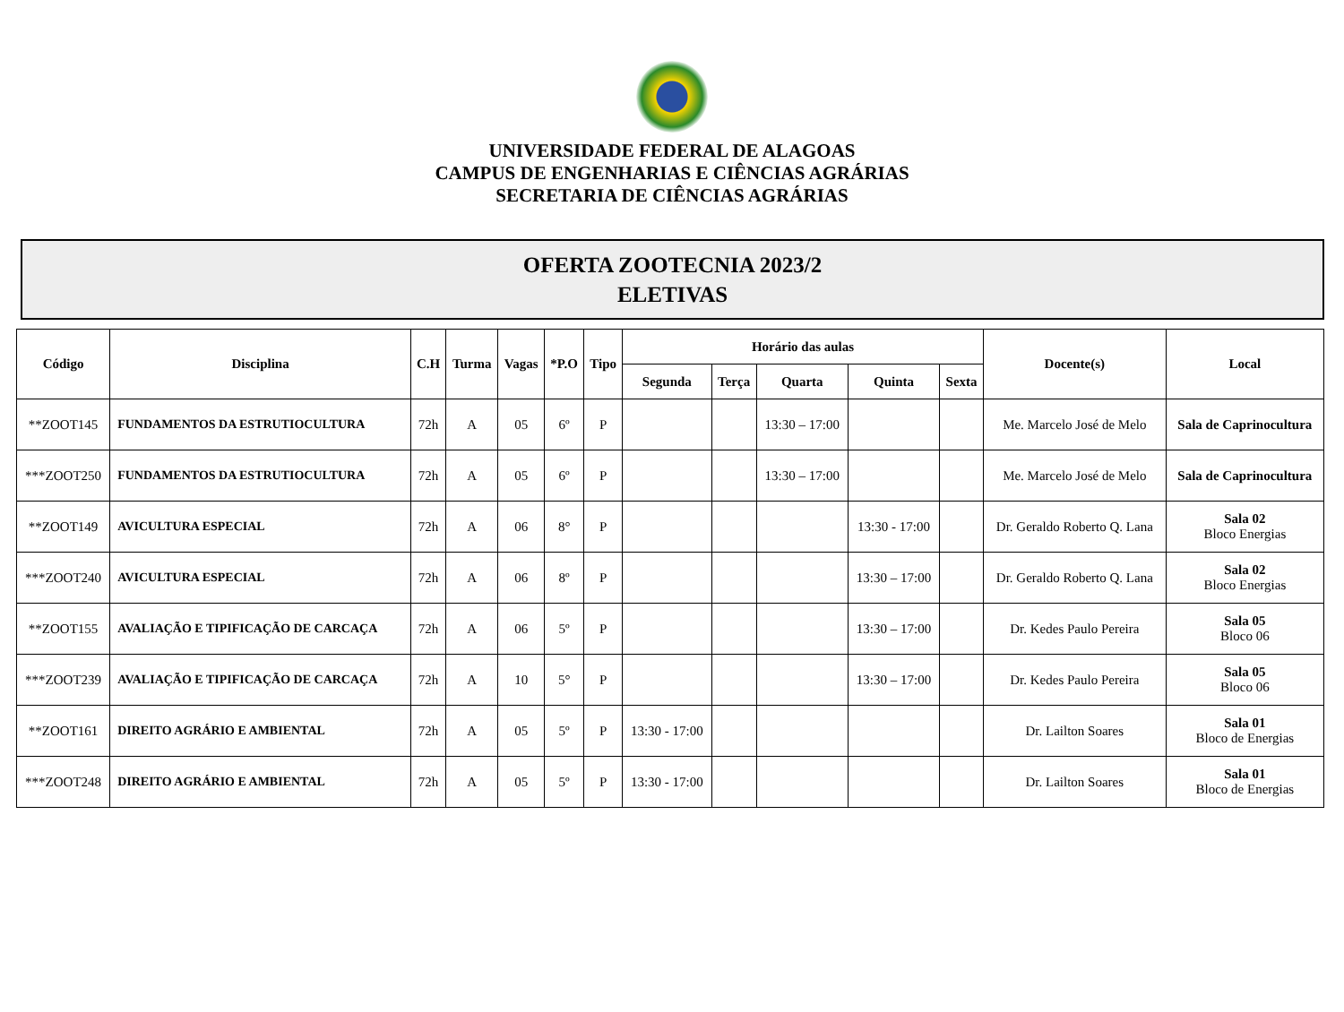UNIVERSIDADE FEDERAL DE ALAGOAS
CAMPUS DE ENGENHARIAS E CIÊNCIAS AGRÁRIAS
SECRETARIA DE CIÊNCIAS AGRÁRIAS
OFERTA ZOOTECNIA 2023/2
ELETIVAS
| Código | Disciplina | C.H | Turma | Vagas | *P.O | Tipo | Horário das aulas | | | | | Docente(s) | Local |
| --- | --- | --- | --- | --- | --- | --- | --- | --- | --- | --- | --- | --- | --- |
| | | | | | | | Segunda | Terça | Quarta | Quinta | Sexta | | |
| **ZOOT145 | FUNDAMENTOS DA ESTRUTIOCULTURA | 72h | A | 05 | 6º | P | | | 13:30 – 17:00 | | | Me. Marcelo José de Melo | Sala de Caprinocultura |
| ***ZOOT250 | FUNDAMENTOS DA ESTRUTIOCULTURA | 72h | A | 05 | 6º | P | | | 13:30 – 17:00 | | | Me. Marcelo José de Melo | Sala de Caprinocultura |
| **ZOOT149 | AVICULTURA ESPECIAL | 72h | A | 06 | 8° | P | | | | 13:30 - 17:00 | | Dr. Geraldo Roberto Q. Lana | Sala 02 Bloco Energias |
| ***ZOOT240 | AVICULTURA ESPECIAL | 72h | A | 06 | 8º | P | | | | 13:30 – 17:00 | | Dr. Geraldo Roberto Q. Lana | Sala 02 Bloco Energias |
| **ZOOT155 | AVALIAÇÃO E TIPIFICAÇÃO DE CARCAÇA | 72h | A | 06 | 5º | P | | | | 13:30 – 17:00 | | Dr. Kedes Paulo Pereira | Sala 05 Bloco 06 |
| ***ZOOT239 | AVALIAÇÃO E TIPIFICAÇÃO DE CARCAÇA | 72h | A | 10 | 5° | P | | | | 13:30 – 17:00 | | Dr. Kedes Paulo Pereira | Sala 05 Bloco 06 |
| **ZOOT161 | DIREITO AGRÁRIO E AMBIENTAL | 72h | A | 05 | 5º | P | 13:30 - 17:00 | | | | | Dr. Lailton Soares | Sala 01 Bloco de Energias |
| ***ZOOT248 | DIREITO AGRÁRIO E AMBIENTAL | 72h | A | 05 | 5º | P | 13:30 - 17:00 | | | | | Dr. Lailton Soares | Sala 01 Bloco de Energias |